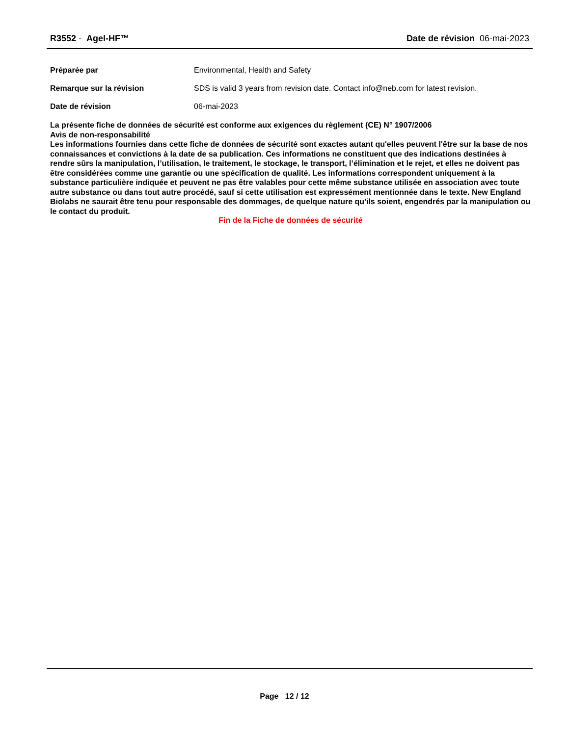R3552 - Agel-HF™ Date de révision 06-mai-2023
Préparée par Environmental, Health and Safety
Remarque sur la révision SDS is valid 3 years from revision date. Contact info@neb.com for latest revision.
Date de révision 06-mai-2023
La présente fiche de données de sécurité est conforme aux exigences du règlement (CE) N° 1907/2006
Avis de non-responsabilité
Les informations fournies dans cette fiche de données de sécurité sont exactes autant qu'elles peuvent l'être sur la base de nos connaissances et convictions à la date de sa publication. Ces informations ne constituent que des indications destinées à rendre sûrs la manipulation, l’utilisation, le traitement, le stockage, le transport, l’élimination et le rejet, et elles ne doivent pas être considérées comme une garantie ou une spécification de qualité. Les informations correspondent uniquement à la substance particulière indiquée et peuvent ne pas être valables pour cette même substance utilisée en association avec toute autre substance ou dans tout autre procédé, sauf si cette utilisation est expressément mentionnée dans le texte. New England Biolabs ne saurait être tenu pour responsable des dommages, de quelque nature qu'ils soient, engendrés par la manipulation ou le contact du produit.
Fin de la Fiche de données de sécurité
Page 12 / 12